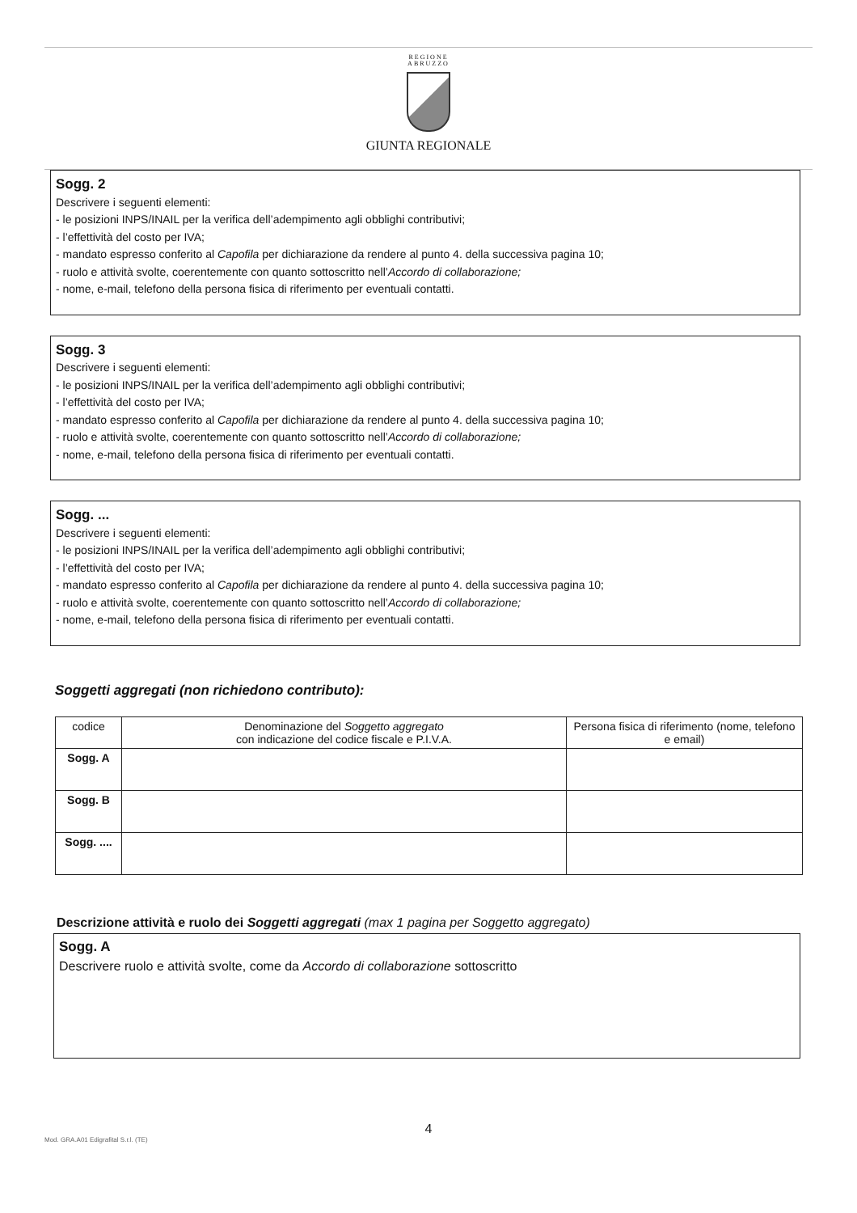REGIONE
ABRUZZO
GIUNTA REGIONALE
Sogg. 2
Descrivere i seguenti elementi:
- le posizioni INPS/INAIL per la verifica dell’adempimento agli obblighi contributivi;
- l’effettività del costo per IVA;
- mandato espresso conferito al Capofila per dichiarazione da rendere al punto 4. della successiva pagina 10;
- ruolo e attività svolte, coerentemente con quanto sottoscritto nell’Accordo di collaborazione;
- nome, e-mail, telefono della persona fisica di riferimento per eventuali contatti.
Sogg. 3
Descrivere i seguenti elementi:
- le posizioni INPS/INAIL per la verifica dell’adempimento agli obblighi contributivi;
- l’effettività del costo per IVA;
- mandato espresso conferito al Capofila per dichiarazione da rendere al punto 4. della successiva pagina 10;
- ruolo e attività svolte, coerentemente con quanto sottoscritto nell’Accordo di collaborazione;
- nome, e-mail, telefono della persona fisica di riferimento per eventuali contatti.
Sogg. ...
Descrivere i seguenti elementi:
- le posizioni INPS/INAIL per la verifica dell’adempimento agli obblighi contributivi;
- l’effettività del costo per IVA;
- mandato espresso conferito al Capofila per dichiarazione da rendere al punto 4. della successiva pagina 10;
- ruolo e attività svolte, coerentemente con quanto sottoscritto nell’Accordo di collaborazione;
- nome, e-mail, telefono della persona fisica di riferimento per eventuali contatti.
Soggetti aggregati (non richiedono contributo):
| codice | Denominazione del Soggetto aggregato con indicazione del codice fiscale e P.I.V.A. | Persona fisica di riferimento (nome, telefono e email) |
| --- | --- | --- |
| Sogg. A | | |
| Sogg. B | | |
| Sogg. .... | | |
Descrizione attività e ruolo dei Soggetti aggregati (max 1 pagina per Soggetto aggregato)
Sogg. A
Descrivere ruolo e attività svolte, come da Accordo di collaborazione sottoscritto
4
Mod. GRA.A01 Edigrafital S.r.l. (TE)